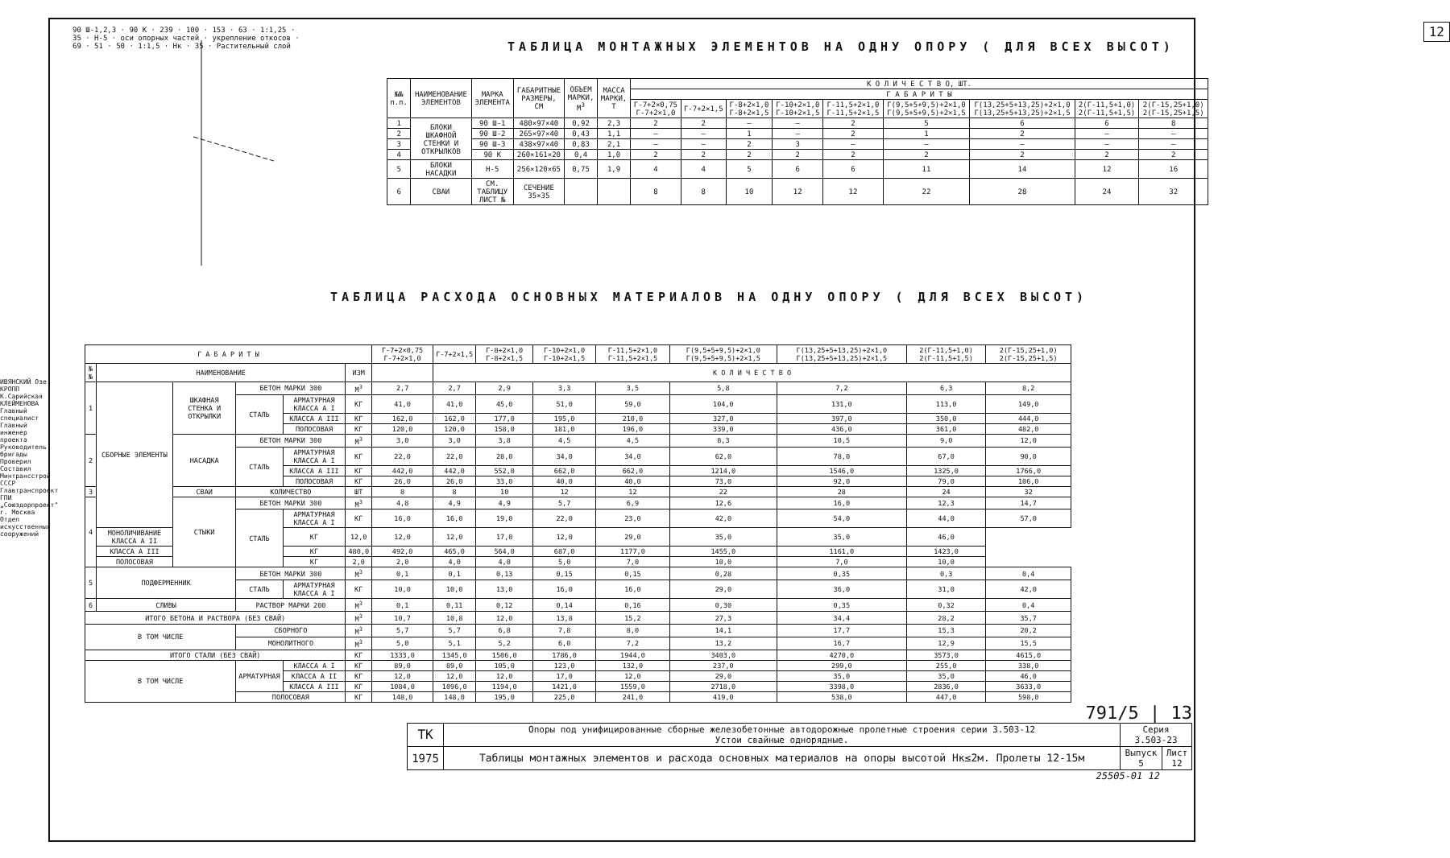ИВЯНСКИЙ Озе КРОПП К.Сарийская КЛЕЙМЕНОВА Главный специалист Главный инженер проекта Руководитель бригады Проверил Составил Минтрансстрой СССР Главтранспроект ГПИ „Союздорпроект" г. Москва Отдел искусственных сооружений
90 Ш-1,2,3 · 90 К · 239 · 100 · 153 · 63 · 1:1,25 · 35 · Н-5 · оси опорных частей · укрепление откосов · 69 · 51 · 50 · 1:1,5 · Нк · 35 · Растительный слой
12
ТАБЛИЦА МОНТАЖНЫХ ЭЛЕМЕНТОВ НА ОДНУ ОПОРУ ( ДЛЯ ВСЕХ ВЫСОТ)
| №№ п.п. | НАИМЕНОВАНИЕ ЭЛЕМЕНТОВ | МАРКА ЭЛЕМЕНТА | ГАБАРИТНЫЕ РАЗМЕРЫ, СМ | ОБЪЕМ МАРКИ, М<sup>3</sup> | МАССА МАРКИ, Т | К О Л И Ч Е С Т В О, ШТ. | | | | | | | | |
| --- | --- | --- | --- | --- | --- | --- | --- | --- | --- | --- | --- | --- | --- | --- |
| | | | | | | Г А Б А Р И Т Ы | | | | | | | | |
| | | | | | | Г-7+2×0,75 Г-7+2×1,0 | Г-7+2×1,5 | Г-8+2×1,0 Г-8+2×1,5 | Г-10+2×1,0 Г-10+2×1,5 | Г-11,5+2×1,0 Г-11,5+2×1,5 | Г(9,5+5+9,5)+2×1,0 Г(9,5+5+9,5)+2×1,5 | Г(13,25+5+13,25)+2×1,0 Г(13,25+5+13,25)+2×1,5 | 2(Г-11,5+1,0) 2(Г-11,5+1,5) | 2(Г-15,25+1,0) 2(Г-15,25+1,5) |
| 1 | БЛОКИ ШКАФНОЙ СТЕНКИ И ОТКРЫЛКОВ | 90 Ш-1 | 480×97×40 | 0,92 | 2,3 | 2 | 2 | — | — | 2 | 5 | 6 | 6 | 8 |
| 2 | | 90 Ш-2 | 265×97×40 | 0,43 | 1,1 | — | — | 1 | — | 2 | 1 | 2 | — | — |
| 3 | | 90 Ш-3 | 438×97×40 | 0,83 | 2,1 | — | — | 2 | 3 | — | — | — | — | — |
| 4 | | 90 К | 260×161×20 | 0,4 | 1,0 | 2 | 2 | 2 | 2 | 2 | 2 | 2 | 2 | 2 |
| 5 | БЛОКИ НАСАДКИ | Н-5 | 256×120×65 | 0,75 | 1,9 | 4 | 4 | 5 | 6 | 6 | 11 | 14 | 12 | 16 |
| 6 | СВАИ | СМ. ТАБЛИЦУ ЛИСТ № | СЕЧЕНИЕ 35×35 | | | 8 | 8 | 10 | 12 | 12 | 22 | 28 | 24 | 32 |
ТАБЛИЦА РАСХОДА ОСНОВНЫХ МАТЕРИАЛОВ НА ОДНУ ОПОРУ ( ДЛЯ ВСЕХ ВЫСОТ)
| Г А Б А Р И Т Ы | | | | | | Г-7+2×0,75 Г-7+2×1,0 | Г-7+2×1,5 | Г-8+2×1,0 Г-8+2×1,5 | Г-10+2×1,0 Г-10+2×1,5 | Г-11,5+2×1,0 Г-11,5+2×1,5 | Г(9,5+5+9,5)+2×1,0 Г(9,5+5+9,5)+2×1,5 | Г(13,25+5+13,25)+2×1,0 Г(13,25+5+13,25)+2×1,5 | 2(Г-11,5+1,0) 2(Г-11,5+1,5) | 2(Г-15,25+1,0) 2(Г-15,25+1,5) |
| --- | --- | --- | --- | --- | --- | --- | --- | --- | --- | --- | --- | --- | --- | --- |
| №№ | НАИМЕНОВАНИЕ | | | | ИЗМ | | К О Л И Ч Е С Т В О | | | | | | | |
| 1 | СБОРНЫЕ ЭЛЕМЕНТЫ | ШКАФНАЯ СТЕНКА И ОТКРЫЛКИ | БЕТОН МАРКИ 300 | | М<sup>3</sup> | 2,7 | 2,7 | 2,9 | 3,3 | 3,5 | 5,8 | 7,2 | 6,3 | 8,2 |
| | | | СТАЛЬ | АРМАТУРНАЯ КЛАССА А I | КГ | 41,0 | 41,0 | 45,0 | 51,0 | 59,0 | 104,0 | 131,0 | 113,0 | 149,0 |
| | | | | КЛАССА А III | КГ | 162,0 | 162,0 | 177,0 | 195,0 | 210,0 | 327,0 | 397,0 | 350,0 | 444,0 |
| | | | | ПОЛОСОВАЯ | КГ | 120,0 | 120,0 | 158,0 | 181,0 | 196,0 | 339,0 | 436,0 | 361,0 | 482,0 |
| 2 | | НАСАДКА | БЕТОН МАРКИ 300 | | М<sup>3</sup> | 3,0 | 3,0 | 3,8 | 4,5 | 4,5 | 8,3 | 10,5 | 9,0 | 12,0 |
| | | | СТАЛЬ | АРМАТУРНАЯ КЛАССА А I | КГ | 22,0 | 22,0 | 28,0 | 34,0 | 34,0 | 62,0 | 78,0 | 67,0 | 90,0 |
| | | | | КЛАССА А III | КГ | 442,0 | 442,0 | 552,0 | 662,0 | 662,0 | 1214,0 | 1546,0 | 1325,0 | 1766,0 |
| | | | | ПОЛОСОВАЯ | КГ | 26,0 | 26,0 | 33,0 | 40,0 | 40,0 | 73,0 | 92,0 | 79,0 | 106,0 |
| 3 | | СВАИ | КОЛИЧЕСТВО | | ШТ | 8 | 8 | 10 | 12 | 12 | 22 | 28 | 24 | 32 |
| 4 | | СТЫКИ | БЕТОН МАРКИ 300 | | М<sup>3</sup> | 4,8 | 4,9 | 4,9 | 5,7 | 6,9 | 12,6 | 16,0 | 12,3 | 14,7 |
| | | | СТАЛЬ | АРМАТУРНАЯ КЛАССА А I | КГ | 16,0 | 16,0 | 19,0 | 22,0 | 23,0 | 42,0 | 54,0 | 44,0 | 57,0 |
| | МОНОЛИЧИВАНИЕ КЛАССА А II | | | КГ | 12,0 | 12,0 | 12,0 | 17,0 | 12,0 | 29,0 | 35,0 | 35,0 | 46,0 | |
| | КЛАССА А III | | | КГ | 480,0 | 492,0 | 465,0 | 564,0 | 687,0 | 1177,0 | 1455,0 | 1161,0 | 1423,0 | |
| | ПОЛОСОВАЯ | | | КГ | 2,0 | 2,0 | 4,0 | 4,0 | 5,0 | 7,0 | 10,0 | 7,0 | 10,0 | |
| 5 | ПОДФЕРМЕННИК | | БЕТОН МАРКИ 300 | | М<sup>3</sup> | 0,1 | 0,1 | 0,13 | 0,15 | 0,15 | 0,28 | 0,35 | 0,3 | 0,4 |
| | | | СТАЛЬ | АРМАТУРНАЯ КЛАССА А I | КГ | 10,0 | 10,0 | 13,0 | 16,0 | 16,0 | 29,0 | 36,0 | 31,0 | 42,0 |
| 6 | СЛИВЫ | | РАСТВОР МАРКИ 200 | | М<sup>3</sup> | 0,1 | 0,11 | 0,12 | 0,14 | 0,16 | 0,30 | 0,35 | 0,32 | 0,4 |
| ИТОГО БЕТОНА И РАСТВОРА (БЕЗ СВАЙ) | | | | | М<sup>3</sup> | 10,7 | 10,8 | 12,0 | 13,8 | 15,2 | 27,3 | 34,4 | 28,2 | 35,7 |
| В ТОМ ЧИСЛЕ | | | СБОРНОГО | | М<sup>3</sup> | 5,7 | 5,7 | 6,8 | 7,8 | 8,0 | 14,1 | 17,7 | 15,3 | 20,2 |
| | | | МОНОЛИТНОГО | | М<sup>3</sup> | 5,0 | 5,1 | 5,2 | 6,0 | 7,2 | 13,2 | 16,7 | 12,9 | 15,5 |
| ИТОГО СТАЛИ (БЕЗ СВАЙ) | | | | | КГ | 1333,0 | 1345,0 | 1506,0 | 1786,0 | 1944,0 | 3403,0 | 4270,0 | 3573,0 | 4615,0 |
| В ТОМ ЧИСЛЕ | | | АРМАТУРНАЯ | КЛАССА А I | КГ | 89,0 | 89,0 | 105,0 | 123,0 | 132,0 | 237,0 | 299,0 | 255,0 | 338,0 |
| | | | | КЛАССА А II | КГ | 12,0 | 12,0 | 12,0 | 17,0 | 12,0 | 29,0 | 35,0 | 35,0 | 46,0 |
| | | | | КЛАССА А III | КГ | 1084,0 | 1096,0 | 1194,0 | 1421,0 | 1559,0 | 2718,0 | 3398,0 | 2836,0 | 3633,0 |
| | | | ПОЛОСОВАЯ | | КГ | 148,0 | 148,0 | 195,0 | 225,0 | 241,0 | 419,0 | 538,0 | 447,0 | 598,0 |
791/5 | 13
| ТК | Опоры под унифицированные сборные железобетонные автодорожные пролетные строения серии 3.503-12 Устои свайные однорядные. | Серия 3.503-23 | |
| 1975 | Таблицы монтажных элементов и расхода основных материалов на опоры высотой Нк≤2м. Пролеты 12-15м | Выпуск 5 | Лист 12 |
25505-01 12